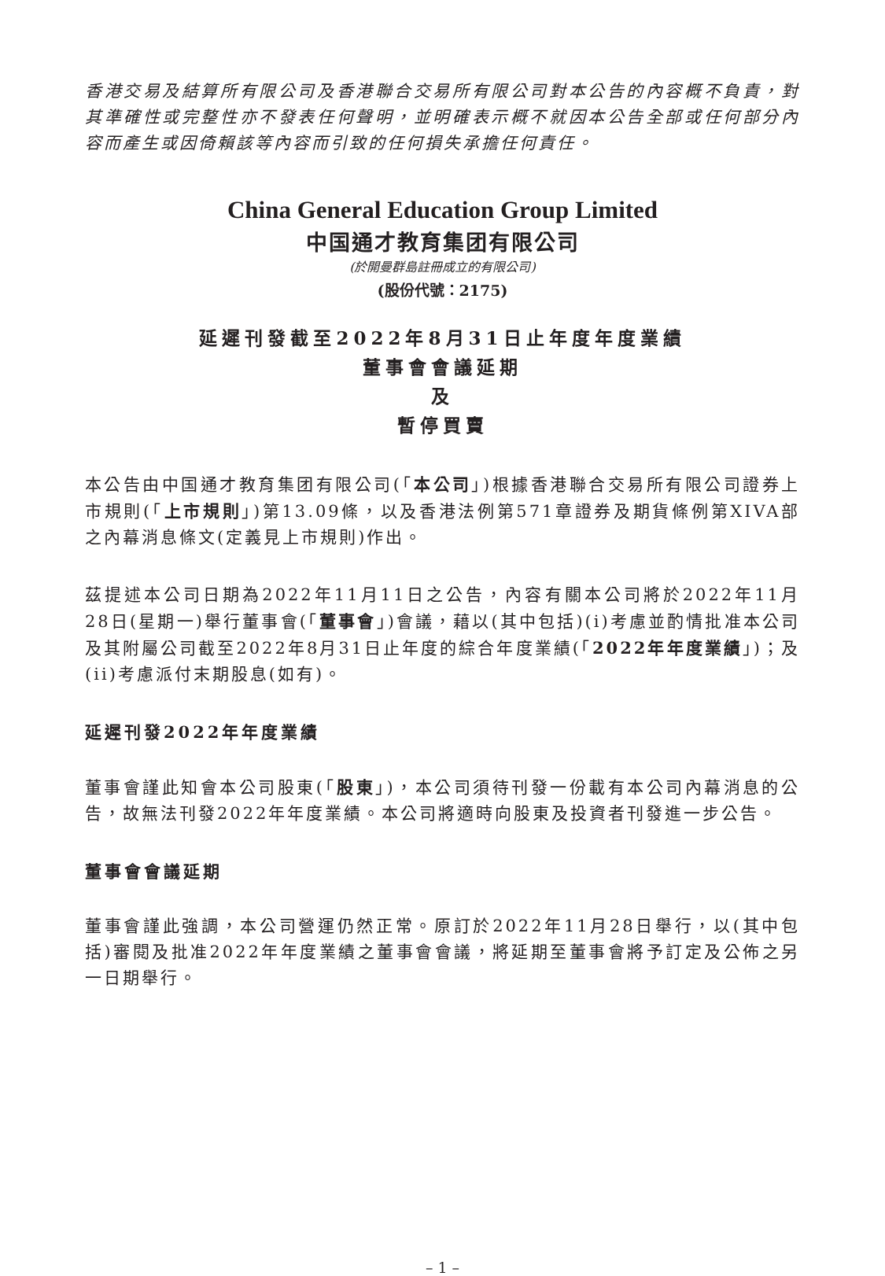香港交易及結算所有限公司及香港聯合交易所有限公司對本公告的內容概不負責，對其準確性或完整性亦不發表任何聲明，並明確表示概不就因本公告全部或任何部分內容而產生或因倚賴該等內容而引致的任何損失承擔任何責任。
China General Education Group Limited
中国通才教育集团有限公司
(於開曼群島註冊成立的有限公司)
(股份代號：2175)
延遲刊發截至2022年8月31日止年度年度業績
董事會會議延期
及
暫停買賣
本公告由中国通才教育集团有限公司(「本公司」)根據香港聯合交易所有限公司證券上市規則(「上市規則」)第13.09條，以及香港法例第571章證券及期貨條例第XIVA部之內幕消息條文(定義見上市規則)作出。
茲提述本公司日期為2022年11月11日之公告，內容有關本公司將於2022年11月28日(星期一)舉行董事會(「董事會」)會議，藉以(其中包括)(i)考慮並酌情批准本公司及其附屬公司截至2022年8月31日止年度的綜合年度業績(「2022年年度業績」)；及(ii)考慮派付末期股息(如有)。
延遲刊發2022年年度業績
董事會謹此知會本公司股東(「股東」)，本公司須待刊發一份載有本公司內幕消息的公告，故無法刊發2022年年度業績。本公司將適時向股東及投資者刊發進一步公告。
董事會會議延期
董事會謹此強調，本公司營運仍然正常。原訂於2022年11月28日舉行，以(其中包括)審閱及批准2022年年度業績之董事會會議，將延期至董事會將予訂定及公佈之另一日期舉行。
– 1 –